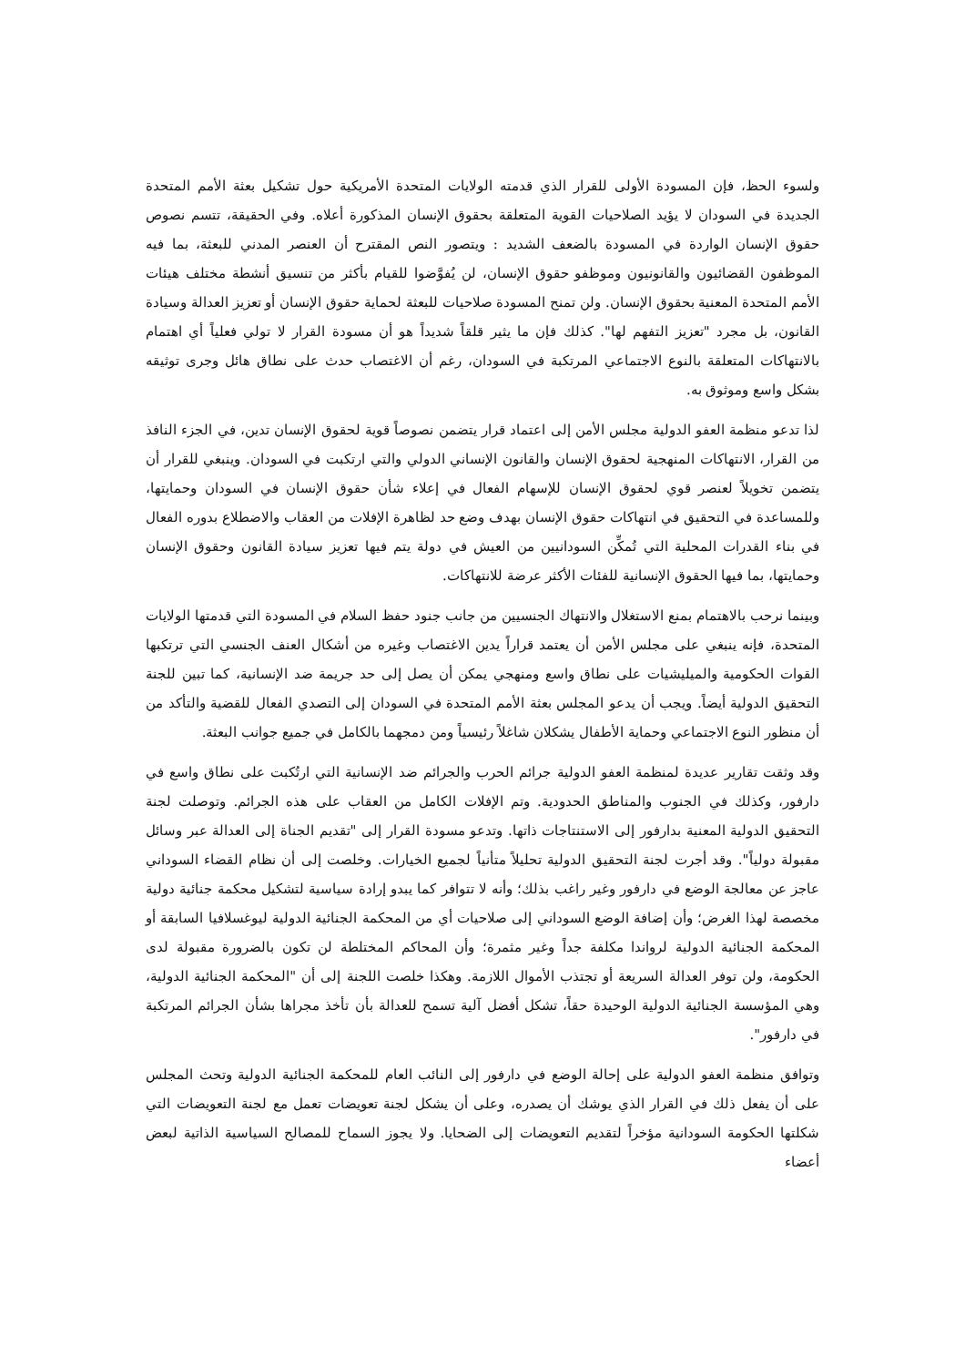ولسوء الحظ، فإن المسودة الأولى للقرار الذي قدمته الولايات المتحدة الأمريكية حول تشكيل بعثة الأمم المتحدة الجديدة في السودان لا يؤيد الصلاحيات القوية المتعلقة بحقوق الإنسان المذكورة أعلاه. وفي الحقيقة، تتسم نصوص حقوق الإنسان الواردة في المسودة بالضعف الشديد : ويتصور النص المقترح أن العنصر المدني للبعثة، بما فيه الموظفون القضائيون والقانونيون وموظفو حقوق الإنسان، لن يُفوَّضوا للقيام بأكثر من تنسيق أنشطة مختلف هيئات الأمم المتحدة المعنية بحقوق الإنسان. ولن تمنح المسودة صلاحيات للبعثة لحماية حقوق الإنسان أو تعزيز العدالة وسيادة القانون، بل مجرد "تعزيز التفهم لها". كذلك فإن ما يثير قلقاً شديداً هو أن مسودة القرار لا تولي فعلياً أي اهتمام بالانتهاكات المتعلقة بالنوع الاجتماعي المرتكبة في السودان، رغم أن الاغتصاب حدث على نطاق هائل وجرى توثيقه بشكل واسع وموثوق به.
لذا تدعو منظمة العفو الدولية مجلس الأمن إلى اعتماد قرار يتضمن نصوصاً قوية لحقوق الإنسان تدين، في الجزء النافذ من القرار، الانتهاكات المنهجية لحقوق الإنسان والقانون الإنساني الدولي والتي ارتكبت في السودان. وينبغي للقرار أن يتضمن تخويلاً لعنصر قوي لحقوق الإنسان للإسهام الفعال في إعلاء شأن حقوق الإنسان في السودان وحمايتها، وللمساعدة في التحقيق في انتهاكات حقوق الإنسان بهدف وضع حد لظاهرة الإفلات من العقاب والاضطلاع بدوره الفعال في بناء القدرات المحلية التي تُمكِّن السودانيين من العيش في دولة يتم فيها تعزيز سيادة القانون وحقوق الإنسان وحمايتها، بما فيها الحقوق الإنسانية للفئات الأكثر عرضة للانتهاكات.
وبينما نرحب بالاهتمام بمنع الاستغلال والانتهاك الجنسيين من جانب جنود حفظ السلام في المسودة التي قدمتها الولايات المتحدة، فإنه ينبغي على مجلس الأمن أن يعتمد قراراً يدين الاغتصاب وغيره من أشكال العنف الجنسي التي ترتكبها القوات الحكومية والميليشيات على نطاق واسع ومنهجي يمكن أن يصل إلى حد جريمة ضد الإنسانية، كما تبين للجنة التحقيق الدولية أيضاً. ويجب أن يدعو المجلس بعثة الأمم المتحدة في السودان إلى التصدي الفعال للقضية والتأكد من أن منظور النوع الاجتماعي وحماية الأطفال يشكلان شاغلاً رئيسياً ومن دمجهما بالكامل في جميع جوانب البعثة.
وقد وثقت تقارير عديدة لمنظمة العفو الدولية جرائم الحرب والجرائم ضد الإنسانية التي ارتُكبت على نطاق واسع في دارفور، وكذلك في الجنوب والمناطق الحدودية. وتم الإفلات الكامل من العقاب على هذه الجرائم. وتوصلت لجنة التحقيق الدولية المعنية بدارفور إلى الاستنتاجات ذاتها. وتدعو مسودة القرار إلى "تقديم الجناة إلى العدالة عبر وسائل مقبولة دولياً". وقد أجرت لجنة التحقيق الدولية تحليلاً متأنياً لجميع الخيارات. وخلصت إلى أن نظام القضاء السوداني عاجز عن معالجة الوضع في دارفور وغير راغب بذلك؛ وأنه لا تتوافر كما يبدو إرادة سياسية لتشكيل محكمة جنائية دولية مخصصة لهذا الغرض؛ وأن إضافة الوضع السوداني إلى صلاحيات أي من المحكمة الجنائية الدولية ليوغسلافيا السابقة أو المحكمة الجنائية الدولية لرواندا مكلفة جداً وغير مثمرة؛ وأن المحاكم المختلطة لن تكون بالضرورة مقبولة لدى الحكومة، ولن توفر العدالة السريعة أو تجتذب الأموال اللازمة. وهكذا خلصت اللجنة إلى أن "المحكمة الجنائية الدولية، وهي المؤسسة الجنائية الدولية الوحيدة حقاً، تشكل أفضل آلية تسمح للعدالة بأن تأخذ مجراها بشأن الجرائم المرتكبة في دارفور".
وتوافق منظمة العفو الدولية على إحالة الوضع في دارفور إلى النائب العام للمحكمة الجنائية الدولية وتحث المجلس على أن يفعل ذلك في القرار الذي يوشك أن يصدره، وعلى أن يشكل لجنة تعويضات تعمل مع لجنة التعويضات التي شكلتها الحكومة السودانية مؤخراً لتقديم التعويضات إلى الضحايا. ولا يجوز السماح للمصالح السياسية الذاتية لبعض أعضاء